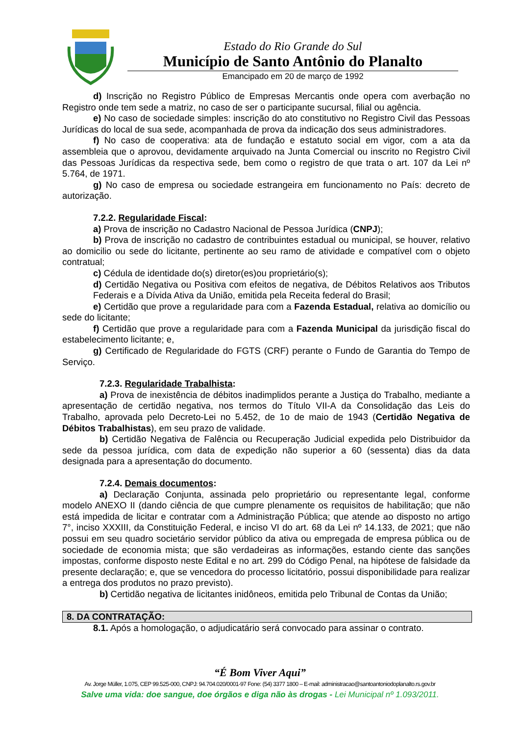Estado do Rio Grande do Sul
Município de Santo Antônio do Planalto
Emancipado em 20 de março de 1992
d) Inscrição no Registro Público de Empresas Mercantis onde opera com averbação no Registro onde tem sede a matriz, no caso de ser o participante sucursal, filial ou agência.
e) No caso de sociedade simples: inscrição do ato constitutivo no Registro Civil das Pessoas Jurídicas do local de sua sede, acompanhada de prova da indicação dos seus administradores.
f) No caso de cooperativa: ata de fundação e estatuto social em vigor, com a ata da assembleia que o aprovou, devidamente arquivado na Junta Comercial ou inscrito no Registro Civil das Pessoas Jurídicas da respectiva sede, bem como o registro de que trata o art. 107 da Lei nº 5.764, de 1971.
g) No caso de empresa ou sociedade estrangeira em funcionamento no País: decreto de autorização.
7.2.2. Regularidade Fiscal:
a) Prova de inscrição no Cadastro Nacional de Pessoa Jurídica (CNPJ);
b) Prova de inscrição no cadastro de contribuintes estadual ou municipal, se houver, relativo ao domicilio ou sede do licitante, pertinente ao seu ramo de atividade e compatível com o objeto contratual;
c) Cédula de identidade do(s) diretor(es)ou proprietário(s);
d) Certidão Negativa ou Positiva com efeitos de negativa, de Débitos Relativos aos Tributos Federais e a Dívida Ativa da União, emitida pela Receita federal do Brasil;
e) Certidão que prove a regularidade para com a Fazenda Estadual, relativa ao domicílio ou sede do licitante;
f) Certidão que prove a regularidade para com a Fazenda Municipal da jurisdição fiscal do estabelecimento licitante; e,
g) Certificado de Regularidade do FGTS (CRF) perante o Fundo de Garantia do Tempo de Serviço.
7.2.3. Regularidade Trabalhista:
a) Prova de inexistência de débitos inadimplidos perante a Justiça do Trabalho, mediante a apresentação de certidão negativa, nos termos do Título VII-A da Consolidação das Leis do Trabalho, aprovada pelo Decreto-Lei no 5.452, de 1o de maio de 1943 (Certidão Negativa de Débitos Trabalhistas), em seu prazo de validade.
b) Certidão Negativa de Falência ou Recuperação Judicial expedida pelo Distribuidor da sede da pessoa jurídica, com data de expedição não superior a 60 (sessenta) dias da data designada para a apresentação do documento.
7.2.4. Demais documentos:
a) Declaração Conjunta, assinada pelo proprietário ou representante legal, conforme modelo ANEXO II (dando ciência de que cumpre plenamente os requisitos de habilitação; que não está impedida de licitar e contratar com a Administração Pública; que atende ao disposto no artigo 7°, inciso XXXIII, da Constituição Federal, e inciso VI do art. 68 da Lei nº 14.133, de 2021; que não possui em seu quadro societário servidor público da ativa ou empregada de empresa pública ou de sociedade de economia mista; que são verdadeiras as informações, estando ciente das sanções impostas, conforme disposto neste Edital e no art. 299 do Código Penal, na hipótese de falsidade da presente declaração; e, que se vencedora do processo licitatório, possui disponibilidade para realizar a entrega dos produtos no prazo previsto).
b) Certidão negativa de licitantes inidôneos, emitida pelo Tribunal de Contas da União;
8. DA CONTRATAÇÃO:
8.1. Após a homologação, o adjudicatário será convocado para assinar o contrato.
“É Bom Viver Aqui”
Av. Jorge Müller, 1.075, CEP 99.525-000, CNPJ: 94.704.020/0001-97 Fone: (54) 3377 1800 – E-mail: administracao@santoantoniodoplanalto.rs.gov.br
Salve uma vida: doe sangue, doe órgãos e diga não às drogas - Lei Municipal nº 1.093/2011.